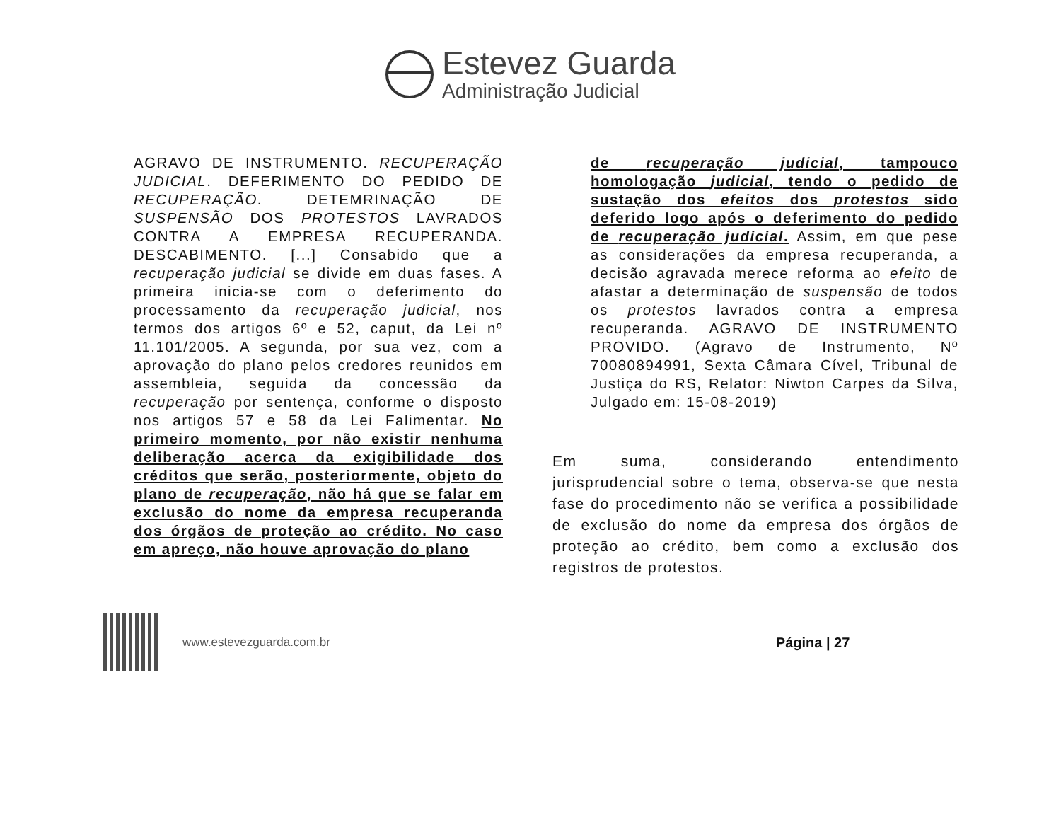Estevez Guarda
Administração Judicial
AGRAVO DE INSTRUMENTO. RECUPERAÇÃO JUDICIAL. DEFERIMENTO DO PEDIDO DE RECUPERAÇÃO. DETEMRINAÇÃO DE SUSPENSÃO DOS PROTESTOS LAVRADOS CONTRA A EMPRESA RECUPERANDA. DESCABIMENTO. [...] Consabido que a recuperação judicial se divide em duas fases. A primeira inicia-se com o deferimento do processamento da recuperação judicial, nos termos dos artigos 6º e 52, caput, da Lei nº 11.101/2005. A segunda, por sua vez, com a aprovação do plano pelos credores reunidos em assembleia, seguida da concessão da recuperação por sentença, conforme o disposto nos artigos 57 e 58 da Lei Falimentar. No primeiro momento, por não existir nenhuma deliberação acerca da exigibilidade dos créditos que serão, posteriormente, objeto do plano de recuperação, não há que se falar em exclusão do nome da empresa recuperanda dos órgãos de proteção ao crédito. No caso em apreço, não houve aprovação do plano
de recuperação judicial, tampouco homologação judicial, tendo o pedido de sustação dos efeitos dos protestos sido deferido logo após o deferimento do pedido de recuperação judicial. Assim, em que pese as considerações da empresa recuperanda, a decisão agravada merece reforma ao efeito de afastar a determinação de suspensão de todos os protestos lavrados contra a empresa recuperanda. AGRAVO DE INSTRUMENTO PROVIDO. (Agravo de Instrumento, Nº 70080894991, Sexta Câmara Cível, Tribunal de Justiça do RS, Relator: Niwton Carpes da Silva, Julgado em: 15-08-2019)
Em suma, considerando entendimento jurisprudencial sobre o tema, observa-se que nesta fase do procedimento não se verifica a possibilidade de exclusão do nome da empresa dos órgãos de proteção ao crédito, bem como a exclusão dos registros de protestos.
www.estevezguarda.com.br
Página | 27